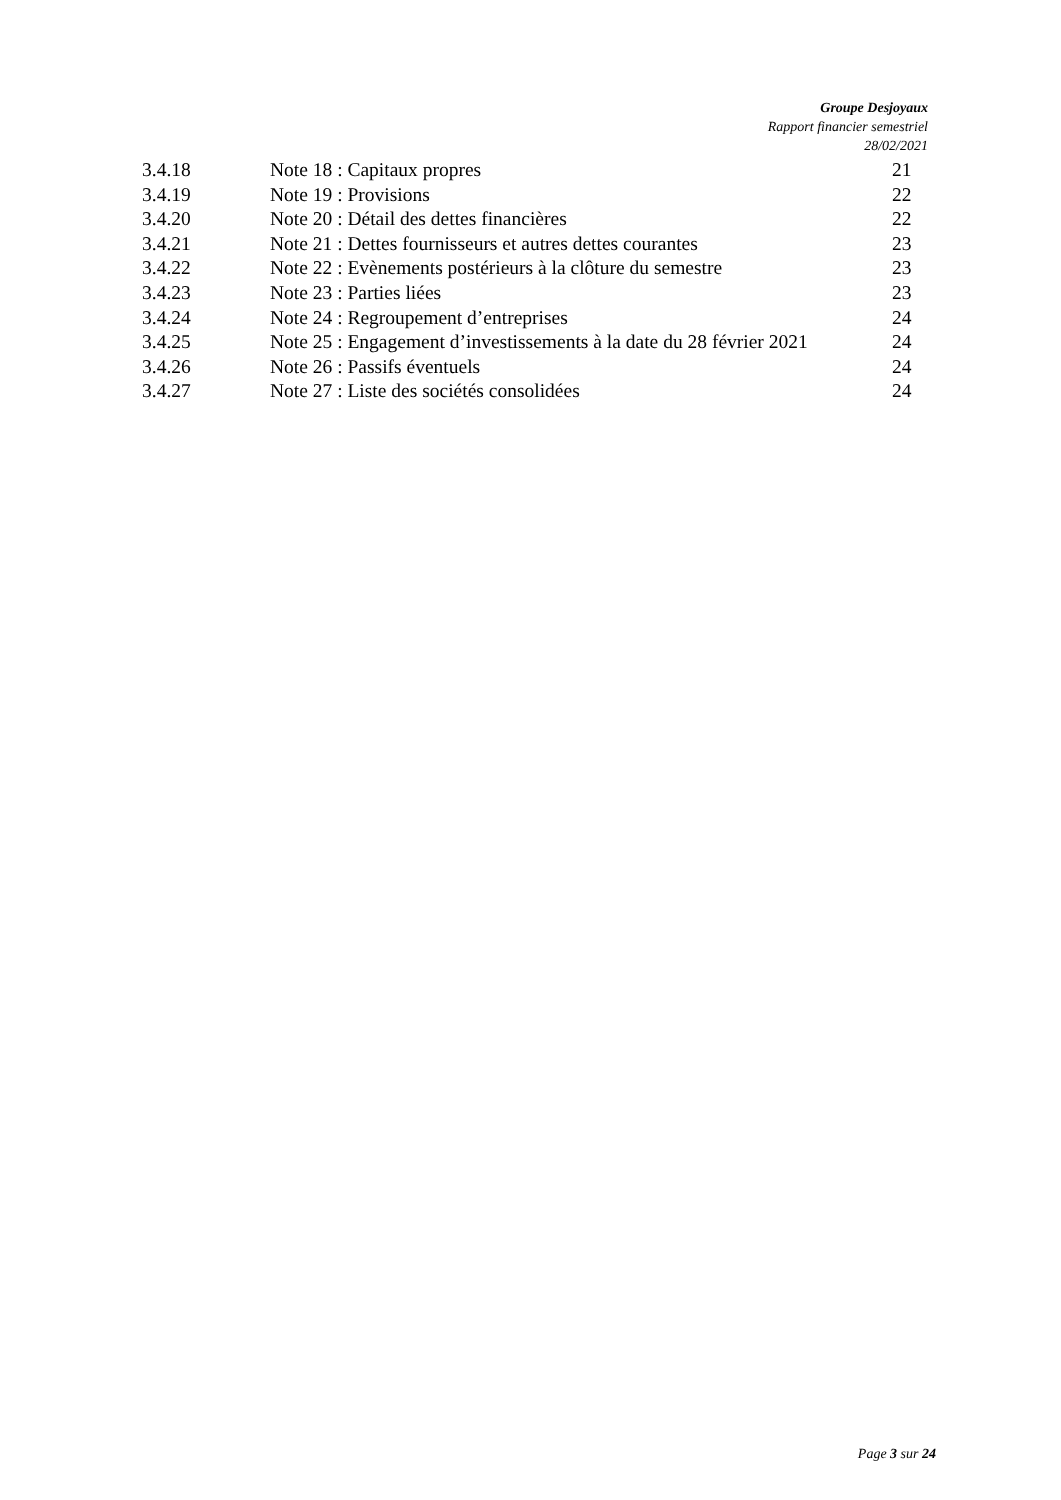Groupe Desjoyaux
Rapport financier semestriel
28/02/2021
3.4.18 Note 18 : Capitaux propres 21
3.4.19 Note 19 : Provisions 22
3.4.20 Note 20 : Détail des dettes financières 22
3.4.21 Note 21 : Dettes fournisseurs et autres dettes courantes 23
3.4.22 Note 22 : Evènements postérieurs à la clôture du semestre 23
3.4.23 Note 23 : Parties liées 23
3.4.24 Note 24 : Regroupement d’entreprises 24
3.4.25 Note 25 : Engagement d’investissements à la date du 28 février 2021 24
3.4.26 Note 26 : Passifs éventuels 24
3.4.27 Note 27 : Liste des sociétés consolidées 24
Page 3 sur 24